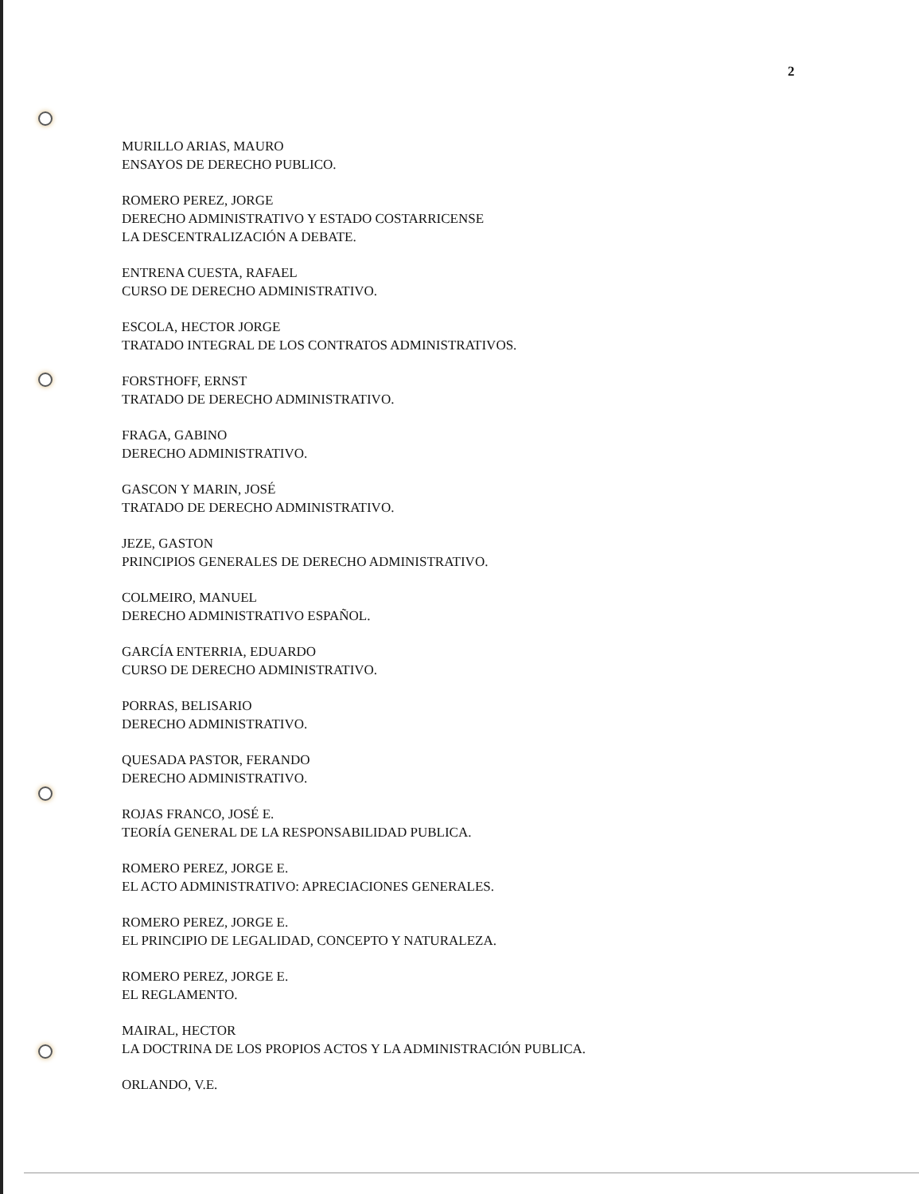2
MURILLO ARIAS, MAURO
ENSAYOS DE DERECHO PUBLICO.
ROMERO PEREZ, JORGE
DERECHO ADMINISTRATIVO Y ESTADO COSTARRICENSE
LA DESCENTRALIZACIÓN A DEBATE.
ENTRENA CUESTA, RAFAEL
CURSO DE DERECHO ADMINISTRATIVO.
ESCOLA, HECTOR JORGE
TRATADO INTEGRAL DE LOS CONTRATOS ADMINISTRATIVOS.
FORSTHOFF, ERNST
TRATADO DE DERECHO ADMINISTRATIVO.
FRAGA, GABINO
DERECHO ADMINISTRATIVO.
GASCON Y MARIN, JOSÉ
TRATADO DE DERECHO ADMINISTRATIVO.
JEZE, GASTON
PRINCIPIOS GENERALES DE DERECHO ADMINISTRATIVO.
COLMEIRO, MANUEL
DERECHO ADMINISTRATIVO ESPAÑOL.
GARCÍA ENTERRIA, EDUARDO
CURSO DE DERECHO ADMINISTRATIVO.
PORRAS, BELISARIO
DERECHO ADMINISTRATIVO.
QUESADA PASTOR, FERANDO
DERECHO ADMINISTRATIVO.
ROJAS FRANCO, JOSÉ E.
TEORÍA GENERAL DE LA RESPONSABILIDAD PUBLICA.
ROMERO PEREZ, JORGE E.
EL ACTO ADMINISTRATIVO: APRECIACIONES GENERALES.
ROMERO PEREZ, JORGE E.
EL PRINCIPIO DE LEGALIDAD, CONCEPTO Y NATURALEZA.
ROMERO PEREZ, JORGE E.
EL REGLAMENTO.
MAIRAL, HECTOR
LA DOCTRINA DE LOS PROPIOS ACTOS Y LA ADMINISTRACIÓN PUBLICA.
ORLANDO, V.E.